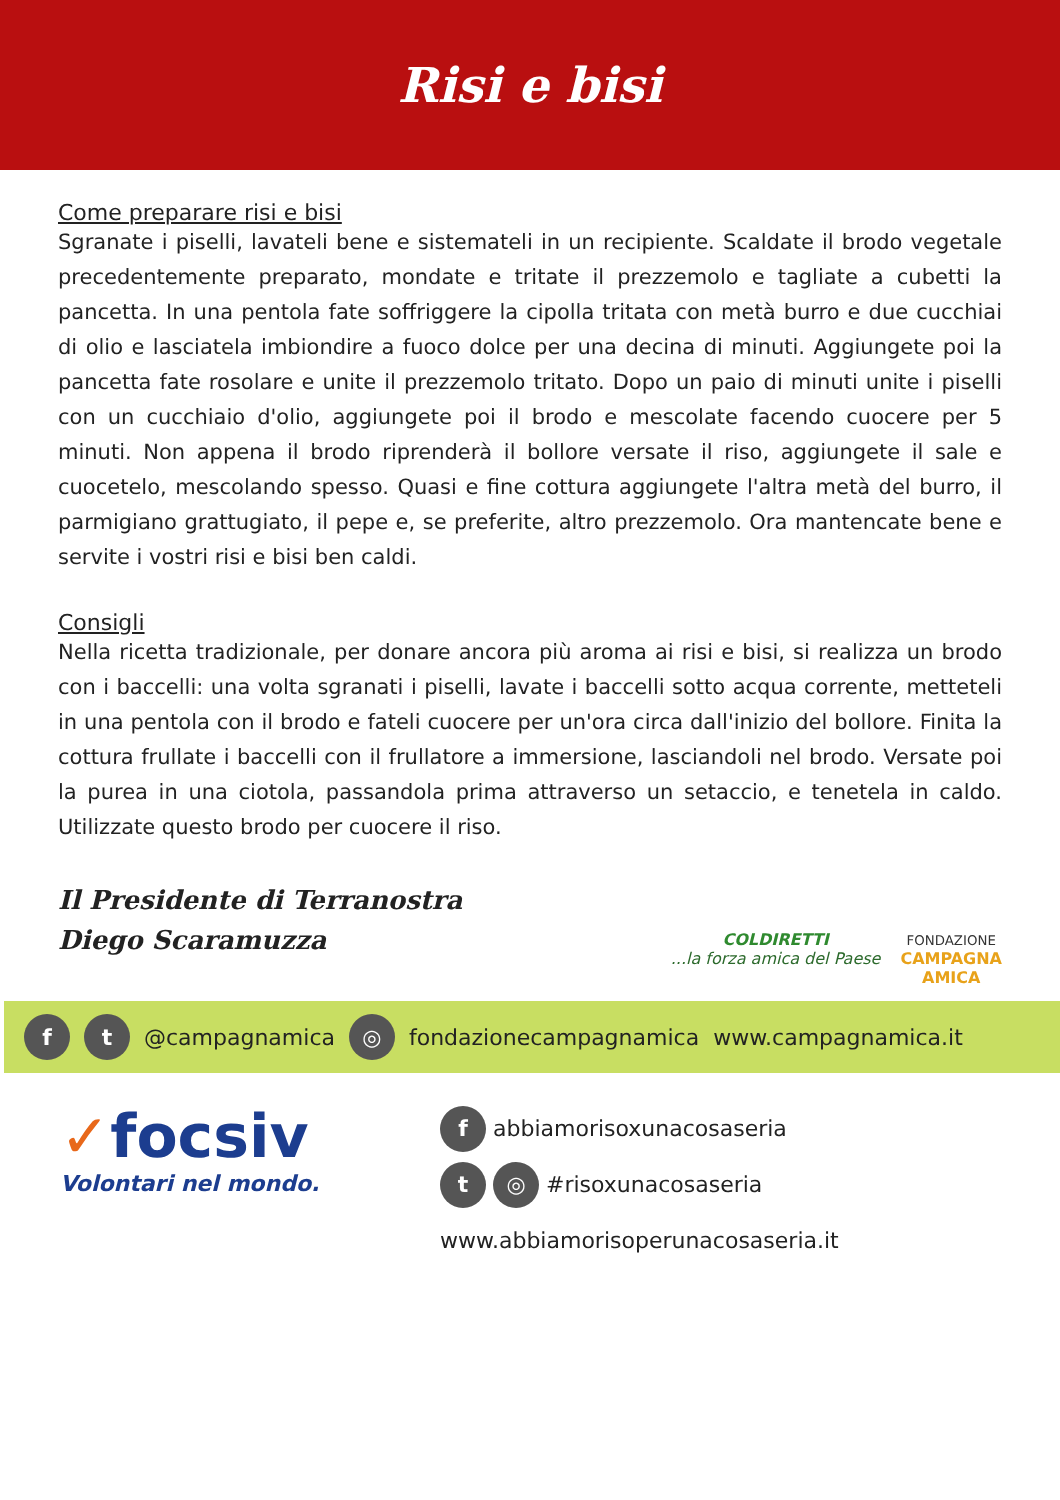Risi e bisi
Come preparare risi e bisi
Sgranate i piselli, lavateli bene e sistemateli in un recipiente. Scaldate il brodo vegetale precedentemente preparato, mondate e tritate il prezzemolo e tagliate a cubetti la pancetta. In una pentola fate soffriggere la cipolla tritata con metà burro e due cucchiai di olio e lasciatela imbiondire a fuoco dolce per una decina di minuti. Aggiungete poi la pancetta fate rosolare e unite il prezzemolo tritato. Dopo un paio di minuti unite i piselli con un cucchiaio d'olio, aggiungete poi il brodo e mescolate facendo cuocere per 5 minuti. Non appena il brodo riprenderà il bollore versate il riso, aggiungete il sale e cuocetelo, mescolando spesso. Quasi e fine cottura aggiungete l'altra metà del burro, il parmigiano grattugiato, il pepe e, se preferite, altro prezzemolo. Ora mantencate bene e servite i vostri risi e bisi ben caldi.
Consigli
Nella ricetta tradizionale, per donare ancora più aroma ai risi e bisi, si realizza un brodo con i baccelli: una volta sgranati i piselli, lavate i baccelli sotto acqua corrente, metteteli in una pentola con il brodo e fateli cuocere per un'ora circa dall'inizio del bollore. Finita la cottura frullate i baccelli con il frullatore a immersione, lasciandoli nel brodo. Versate poi la purea in una ciotola, passandola prima attraverso un setaccio, e tenetela in caldo. Utilizzate questo brodo per cuocere il riso.
Il Presidente di Terranostra
Diego Scaramuzza
COLDIRETTI
...la forza amica del Paese
FONDAZIONE
CAMPAGNA
AMICA
f t @campagnamica ◎ fondazionecampagnamica www.campagnamica.it
✓focsiv
Volontari nel mondo.
f abbiamorisoxunacosaseria
t ◎ #risoxunacosaseria
www.abbiamorisoperunacosaseria.it